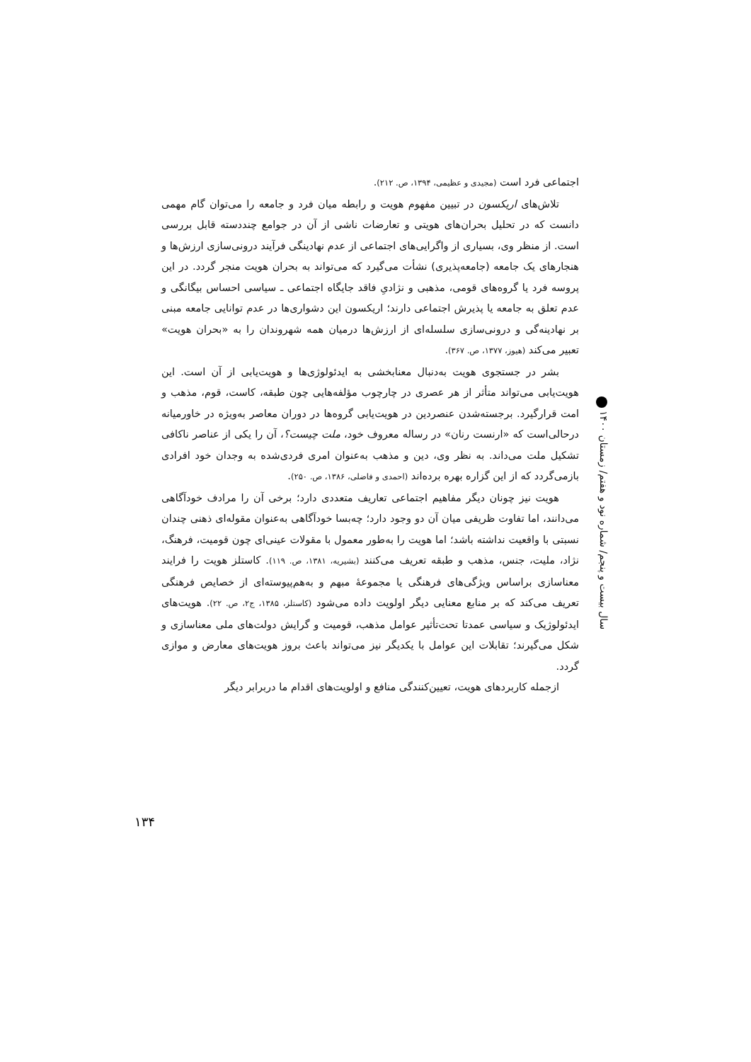سال بیست و پنجم/ شماره نود و هفتم/ زمستان ۱۴۰۰
اجتماعی فرد است (مجیدی و عظیمی، ۱۳۹۴، ص. ۲۱۲).
تلاش‌های اریکسون در تبیین مفهوم هویت و رابطه میان فرد و جامعه را می‌توان گام مهمی دانست که در تحلیل بحران‌های هویتی و تعارضات ناشی از آن در جوامع چنددسته قابل بررسی است. از منظر وی، بسیاری از واگرایی‌های اجتماعی از عدم نهادینگی فرآیند درونی‌سازی ارزش‌ها و هنجارهای یک جامعه (جامعه‌پذیری) نشأت می‌گیرد که می‌تواند به بحران هویت منجر گردد. در این پروسه فرد یا گروه‌های قومی، مذهبی و نژادیِ فاقد جایگاه اجتماعی ـ سیاسی احساس بیگانگی و عدم تعلق به جامعه یا پذیرش اجتماعی دارند؛ اریکسون این دشواری‌ها در عدم توانایی جامعه مبنی بر نهادینه‌گی و درونی‌سازی سلسله‌ای از ارزش‌ها درمیان همه شهروندان را به «بحران هویت» تعبیر می‌کند (هیوز، ۱۳۷۷، ص. ۳۶۷).
بشر در جستجوی هویت به‌دنبال معنابخشی به ایدئولوژی‌ها و هویت‌یابی از آن است. این هویت‌یابی می‌تواند متأثر از هر عصری در چارچوب مؤلفه‌هایی چون طبقه، کاست، قوم، مذهب و امت قرارگیرد. برجسته‌شدن عنصردین در هویت‌یابی گروه‌ها در دوران معاصر به‌ویژه در خاورمیانه درحالی‌است که «ارنست رنان» در رساله معروف خود، ملت چیست؟، آن را یکی از عناصر ناکافی تشکیل ملت می‌داند. به نظر وی، دین و مذهب به‌عنوان امری فردی‌شده به وجدان خود افرادی بازمی‌گردد که از این گزاره بهره برده‌اند (احمدی و فاضلی، ۱۳۸۶، ص. ۲۵۰).
هویت نیز چونان دیگر مفاهیم اجتماعی تعاریف متعددی دارد؛ برخی آن را مرادف خودآگاهی می‌دانند، اما تفاوت ظریفی میان آن دو وجود دارد؛ چه‌بسا خودآگاهی به‌عنوان مقوله‌ای ذهنی چندان نسبتی با واقعیت نداشته باشد؛ اما هویت را به‌طور معمول با مقولات عینی‌ای چون قومیت، فرهنگ، نژاد، ملیت، جنس، مذهب و طبقه تعریف می‌کنند (بشیریه، ۱۳۸۱، ص. ۱۱۹). کاستلز هویت را فرایند معناسازی براساس ویژگی‌های فرهنگی یا مجموعهٔ مبهم و به‌هم‌پیوسته‌ای از خصایص فرهنگی تعریف می‌کند که بر منابع معنایی دیگر اولویت داده می‌شود (کاستلز، ۱۳۸۵، ج۲، ص. ۲۲). هویت‌های ایدئولوژیک و سیاسی عمدتا تحت‌تأثیر عوامل مذهب، قومیت و گرایش دولت‌های ملی معناسازی و شکل می‌گیرند؛ تقابلات این عوامل با یکدیگر نیز می‌تواند باعث بروز هویت‌های معارض و موازی گردد.
ازجمله کاربردهای هویت، تعیین‌کنندگی منافع و اولویت‌های اقدام ما دربرابر دیگر
۱۳۴